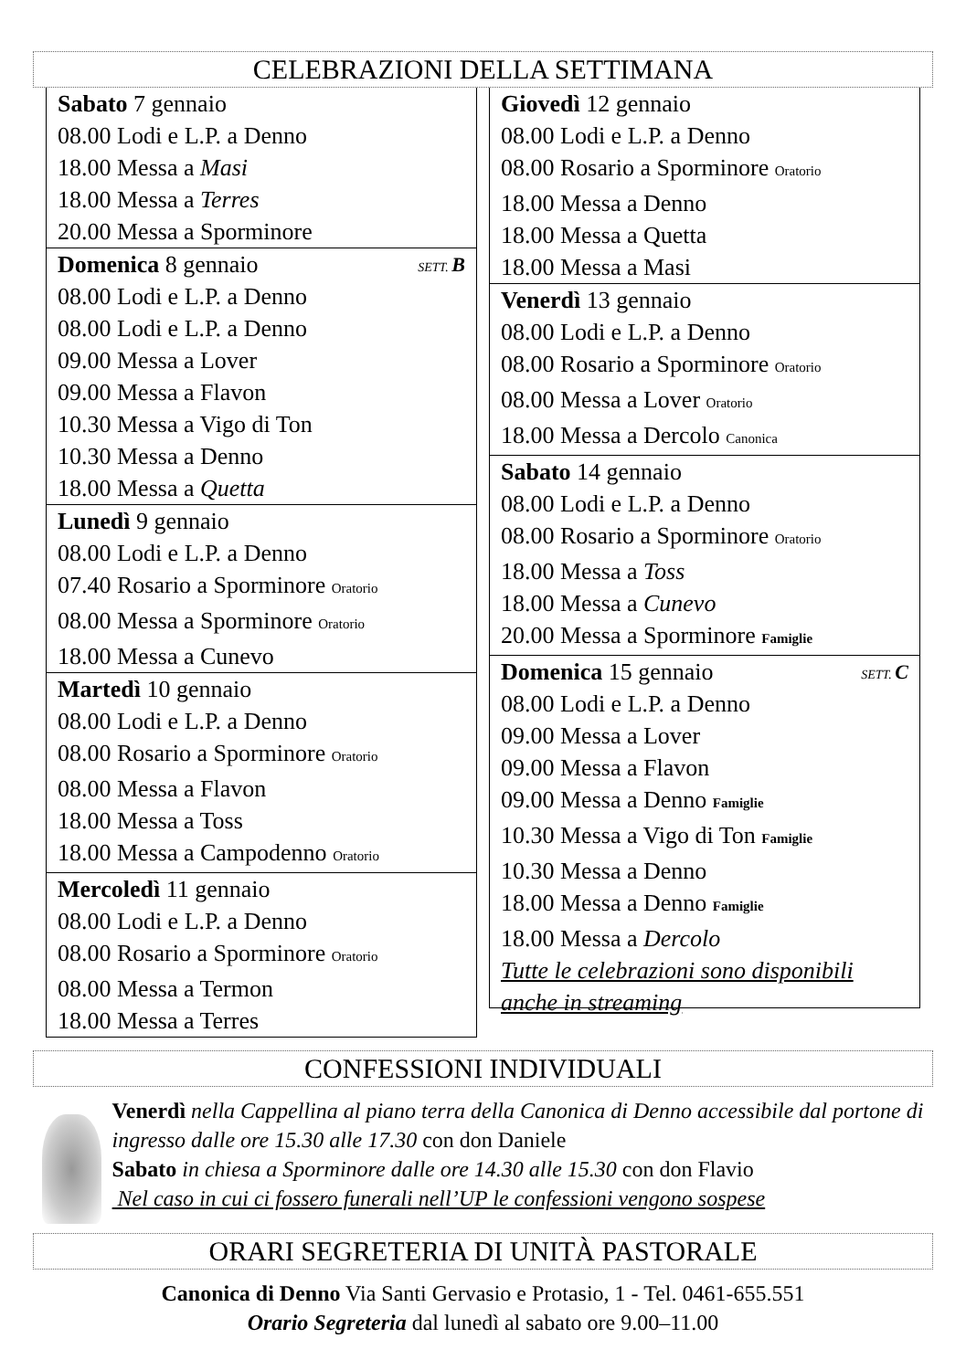CELEBRAZIONI DELLA SETTIMANA
Sabato 7 gennaio
08.00 Lodi e L.P. a Denno
18.00 Messa a Masi
18.00 Messa a Terres
20.00 Messa a Sporminore
SETT. B Domenica 8 gennaio
08.00 Lodi e L.P. a Denno
08.00 Lodi e L.P. a Denno
09.00 Messa a Lover
09.00 Messa a Flavon
10.30 Messa a Vigo di Ton
10.30 Messa a Denno
18.00 Messa a Quetta
Lunedì 9 gennaio
08.00 Lodi e L.P. a Denno
07.40 Rosario a Sporminore Oratorio
08.00 Messa a Sporminore Oratorio
18.00 Messa a Cunevo
Martedì 10 gennaio
08.00 Lodi e L.P. a Denno
08.00 Rosario a Sporminore Oratorio
08.00 Messa a Flavon
18.00 Messa a Toss
18.00 Messa a Campodenno Oratorio
Mercoledì 11 gennaio
08.00 Lodi e L.P. a Denno
08.00 Rosario a Sporminore Oratorio
08.00 Messa a Termon
18.00 Messa a Terres
Giovedì 12 gennaio
08.00 Lodi e L.P. a Denno
08.00 Rosario a Sporminore Oratorio
18.00 Messa a Denno
18.00 Messa a Quetta
18.00 Messa a Masi
Venerdì 13 gennaio
08.00 Lodi e L.P. a Denno
08.00 Rosario a Sporminore Oratorio
08.00 Messa a Lover Oratorio
18.00 Messa a Dercolo Canonica
Sabato 14 gennaio
08.00 Lodi e L.P. a Denno
08.00 Rosario a Sporminore Oratorio
18.00 Messa a Toss
18.00 Messa a Cunevo
20.00 Messa a Sporminore Famiglie
SETT. C Domenica 15 gennaio
08.00 Lodi e L.P. a Denno
09.00 Messa a Lover
09.00 Messa a Flavon
09.00 Messa a Denno Famiglie
10.30 Messa a Vigo di Ton Famiglie
10.30 Messa a Denno
18.00 Messa a Denno Famiglie
18.00 Messa a Dercolo
Tutte le celebrazioni sono disponibili anche in streaming
CONFESSIONI INDIVIDUALI
Venerdì nella Cappellina al piano terra della Canonica di Denno accessibile dal portone di ingresso dalle ore 15.30 alle 17.30 con don Daniele
Sabato in chiesa a Sporminore dalle ore 14.30 alle 15.30 con don Flavio
Nel caso in cui ci fossero funerali nell’UP le confessioni vengono sospese
ORARI SEGRETERIA DI UNITÀ PASTORALE
Canonica di Denno Via Santi Gervasio e Protasio, 1 - Tel. 0461-655.551
Orario Segreteria dal lunedì al sabato ore 9.00–11.00